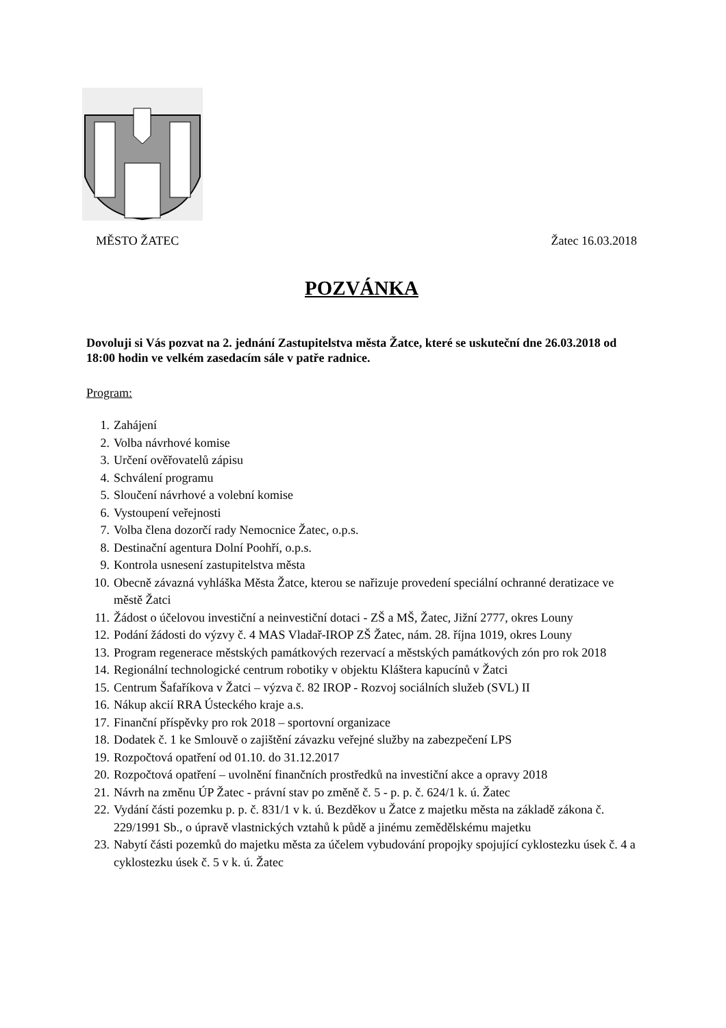MĚSTO ŽATEC Žatec 16.03.2018
POZVÁNKA
Dovoluji si Vás pozvat na 2. jednání Zastupitelstva města Žatce, které se uskuteční dne 26.03.2018 od 18:00 hodin ve velkém zasedacím sále v patře radnice.
Program:
1. Zahájení
2. Volba návrhové komise
3. Určení ověřovatelů zápisu
4. Schválení programu
5. Sloučení návrhové a volební komise
6. Vystoupení veřejnosti
7. Volba člena dozorčí rady Nemocnice Žatec, o.p.s.
8. Destinační agentura Dolní Poohří, o.p.s.
9. Kontrola usnesení zastupitelstva města
10. Obecně závazná vyhláška Města Žatce, kterou se nařizuje provedení speciální ochranné deratizace ve městě Žatci
11. Žádost o účelovou investiční a neinvestiční dotaci - ZŠ a MŠ, Žatec, Jižní 2777, okres Louny
12. Podání žádosti do výzvy č. 4 MAS Vladař-IROP ZŠ Žatec, nám. 28. října 1019, okres Louny
13. Program regenerace městských památkových rezervací a městských památkových zón pro rok 2018
14. Regionální technologické centrum robotiky v objektu Kláštera kapucínů v Žatci
15. Centrum Šafaříkova v Žatci – výzva č. 82 IROP - Rozvoj sociálních služeb (SVL) II
16. Nákup akcií RRA Ústeckého kraje a.s.
17. Finanční příspěvky pro rok 2018 – sportovní organizace
18. Dodatek č. 1 ke Smlouvě o zajištění závazku veřejné služby na zabezpečení LPS
19. Rozpočtová opatření od 01.10. do 31.12.2017
20. Rozpočtová opatření – uvolnění finančních prostředků na investiční akce a opravy 2018
21. Návrh na změnu ÚP Žatec - právní stav po změně č. 5 - p. p. č. 624/1 k. ú. Žatec
22. Vydání části pozemku p. p. č. 831/1 v k. ú. Bezděkov u Žatce z majetku města na základě zákona č. 229/1991 Sb., o úpravě vlastnických vztahů k půdě a jinému zemědělskému majetku
23. Nabytí části pozemků do majetku města za účelem vybudování propojky spojující cyklostezku úsek č. 4 a cyklostezku úsek č. 5 v k. ú. Žatec